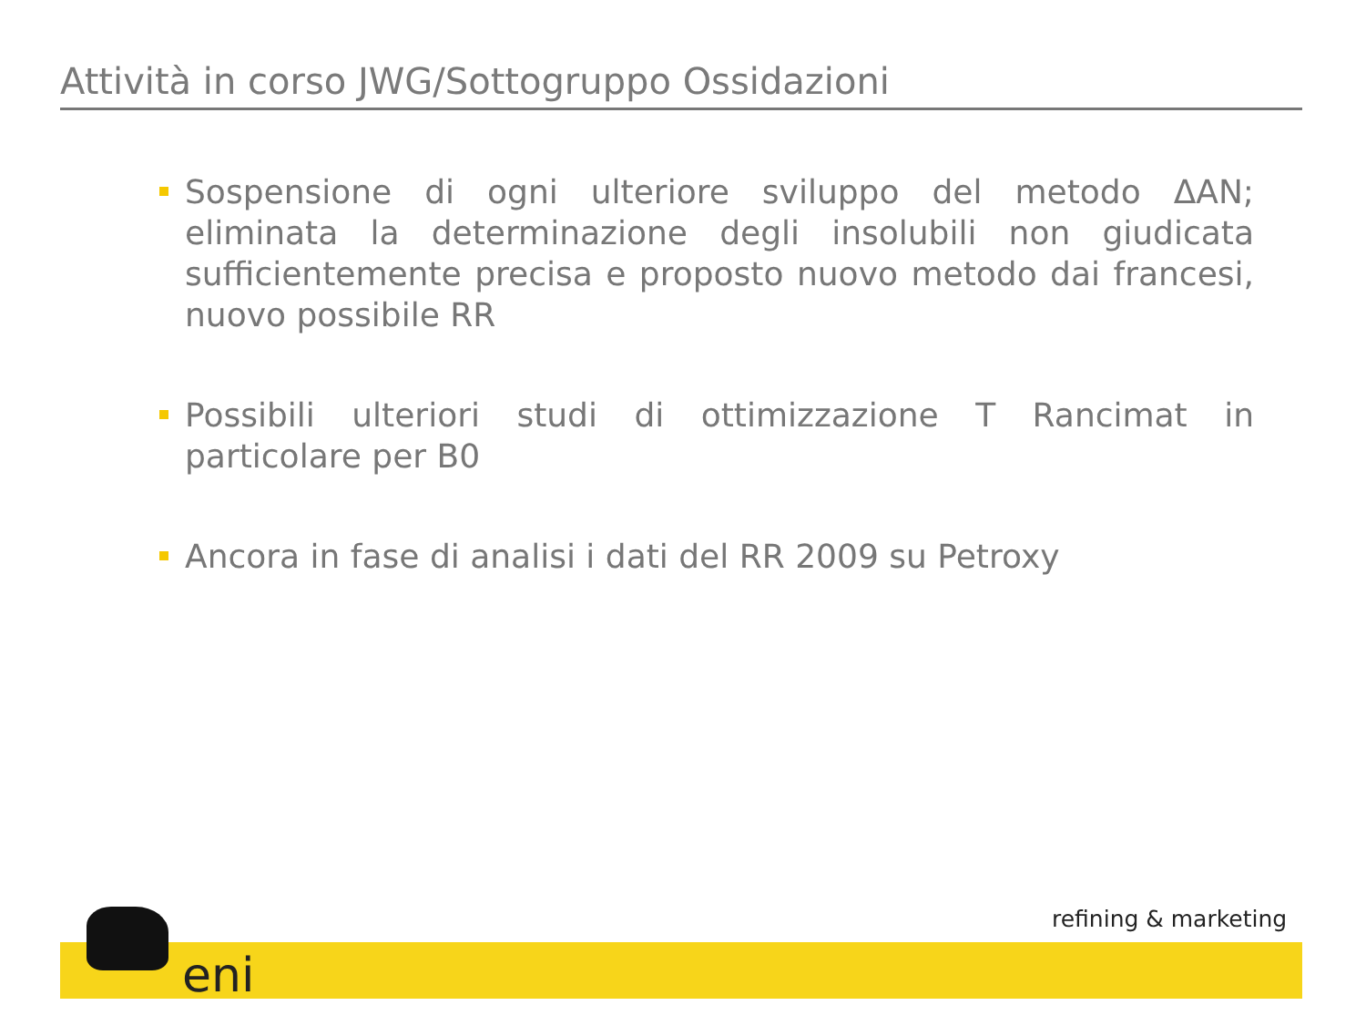Attività in corso JWG/Sottogruppo Ossidazioni
Sospensione di ogni ulteriore sviluppo del metodo ΔAN; eliminata la determinazione degli insolubili non giudicata sufficientemente precisa e proposto nuovo metodo dai francesi, nuovo possibile RR
Possibili ulteriori studi di ottimizzazione T Rancimat in particolare per B0
Ancora in fase di analisi i dati del RR 2009 su Petroxy
eni
refining & marketing